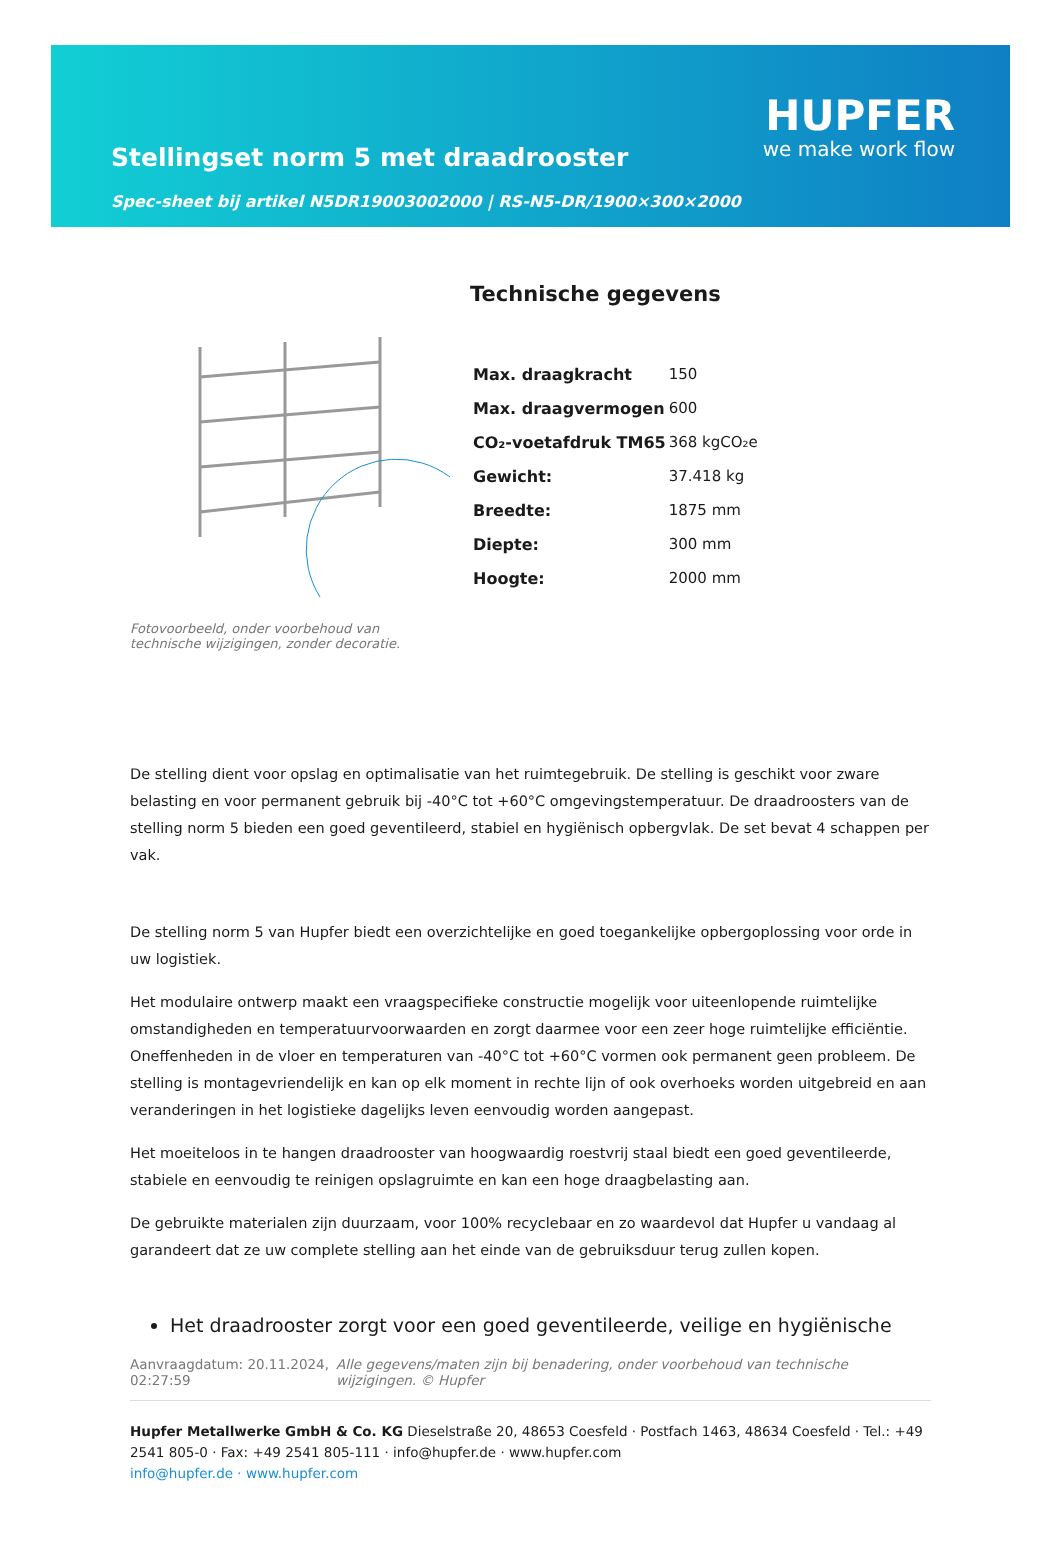Stellingset norm 5 met draadrooster
Spec-sheet bij artikel N5DR19003002000 | RS-N5-DR/1900×300×2000
HUPFER
we make work flow
Fotovoorbeeld, onder voorbehoud van technische wijzigingen, zonder decoratie.
Technische gegevens
| Max. draagkracht | 150 |
| Max. draagvermogen | 600 |
| CO₂-voetafdruk TM65 | 368 kgCO₂e |
| Gewicht: | 37.418 kg |
| Breedte: | 1875 mm |
| Diepte: | 300 mm |
| Hoogte: | 2000 mm |
De stelling dient voor opslag en optimalisatie van het ruimtegebruik. De stelling is geschikt voor zware belasting en voor permanent gebruik bij -40°C tot +60°C omgevingstemperatuur. De draadroosters van de stelling norm 5 bieden een goed geventileerd, stabiel en hygiënisch opbergvlak. De set bevat 4 schappen per vak.
De stelling norm 5 van Hupfer biedt een overzichtelijke en goed toegankelijke opbergoplossing voor orde in uw logistiek.
Het modulaire ontwerp maakt een vraagspecifieke constructie mogelijk voor uiteenlopende ruimtelijke omstandigheden en temperatuurvoorwaarden en zorgt daarmee voor een zeer hoge ruimtelijke efficiëntie. Oneffenheden in de vloer en temperaturen van -40°C tot +60°C vormen ook permanent geen probleem. De stelling is montagevriendelijk en kan op elk moment in rechte lijn of ook overhoeks worden uitgebreid en aan veranderingen in het logistieke dagelijks leven eenvoudig worden aangepast.
Het moeiteloos in te hangen draadrooster van hoogwaardig roestvrij staal biedt een goed geventileerde, stabiele en eenvoudig te reinigen opslagruimte en kan een hoge draagbelasting aan.
De gebruikte materialen zijn duurzaam, voor 100% recyclebaar en zo waardevol dat Hupfer u vandaag al garandeert dat ze uw complete stelling aan het einde van de gebruiksduur terug zullen kopen.
Het draadrooster zorgt voor een goed geventileerde, veilige en hygiënische
Aanvraagdatum: 20.11.2024, 02:27:59
Alle gegevens/maten zijn bij benadering, onder voorbehoud van technische wijzigingen. © Hupfer
Hupfer Metallwerke GmbH & Co. KG Dieselstraße 20, 48653 Coesfeld · Postfach 1463, 48634 Coesfeld · Tel.: +49 2541 805-0 · Fax: +49 2541 805-111 · info@hupfer.de · www.hupfer.com
info@hupfer.de · www.hupfer.com